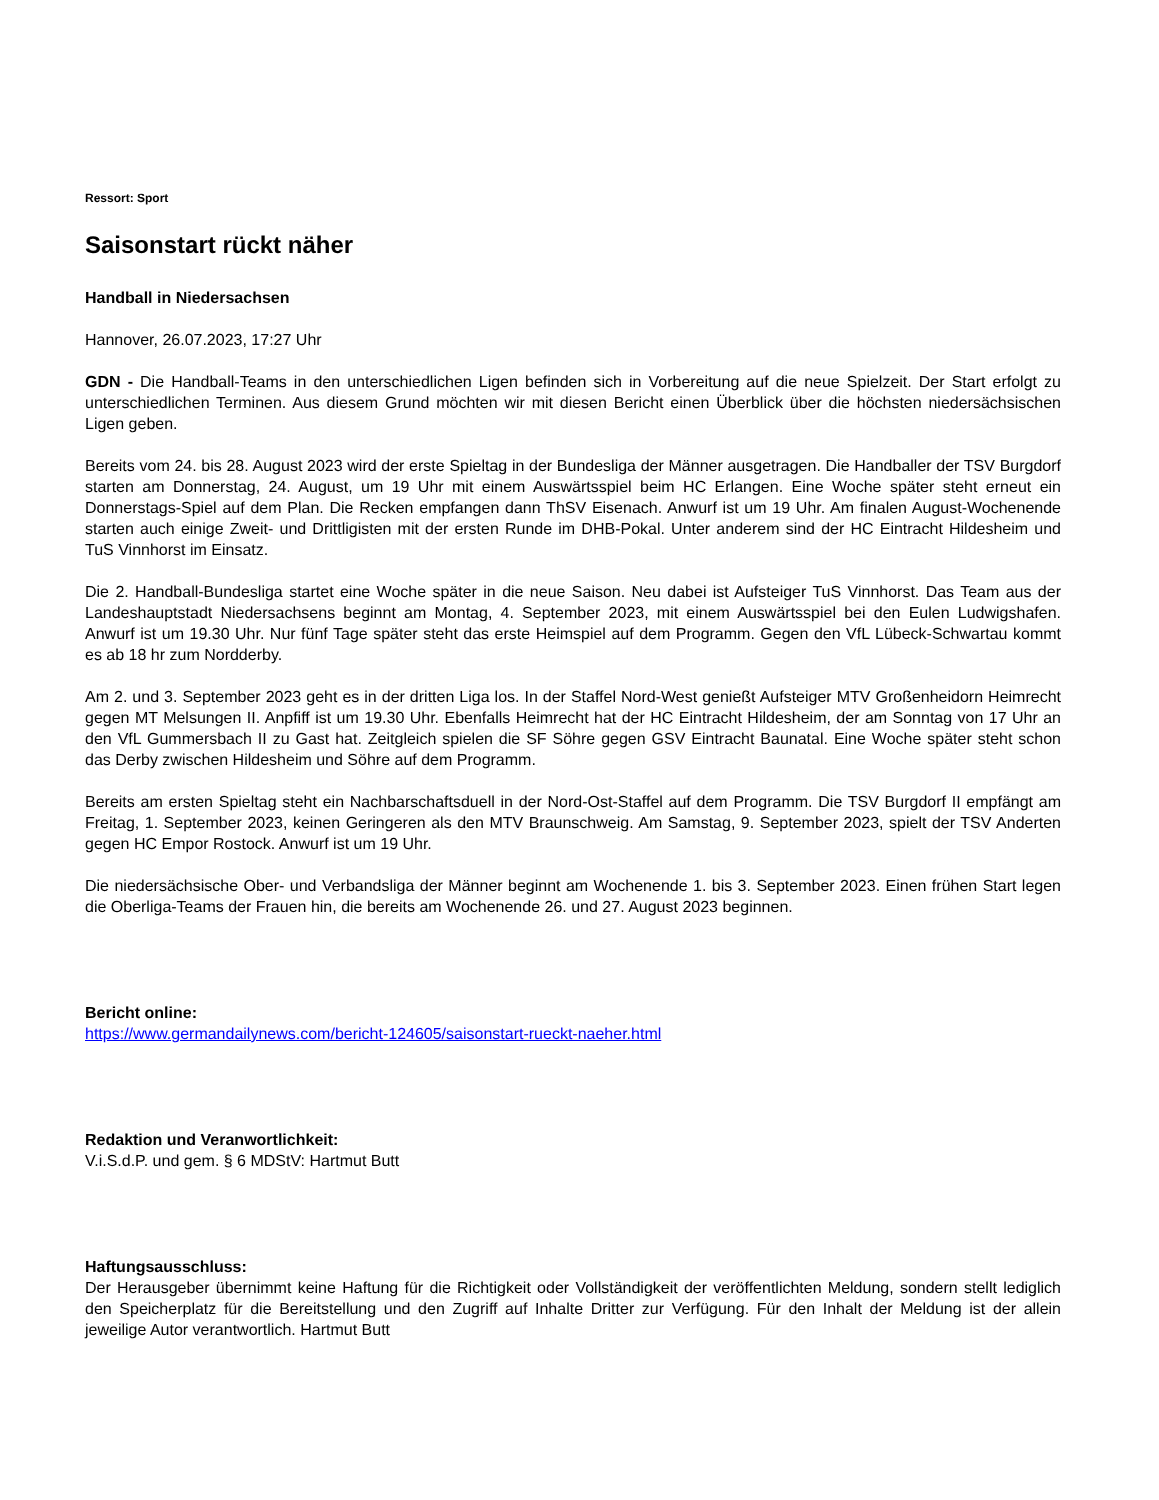Ressort: Sport
Saisonstart rückt näher
Handball in Niedersachsen
Hannover, 26.07.2023, 17:27 Uhr
GDN - Die Handball-Teams in den unterschiedlichen Ligen befinden sich in Vorbereitung auf die neue Spielzeit. Der Start erfolgt zu unterschiedlichen Terminen. Aus diesem Grund möchten wir mit diesen Bericht einen Überblick über die höchsten niedersächsischen Ligen geben.
Bereits vom 24. bis 28. August 2023 wird der erste Spieltag in der Bundesliga der Männer ausgetragen. Die Handballer der TSV Burgdorf starten am Donnerstag, 24. August, um 19 Uhr mit einem Auswärtsspiel beim HC Erlangen. Eine Woche später steht erneut ein Donnerstags-Spiel auf dem Plan. Die Recken empfangen dann ThSV Eisenach. Anwurf ist um 19 Uhr. Am finalen August-Wochenende starten auch einige Zweit- und Drittligisten mit der ersten Runde im DHB-Pokal. Unter anderem sind der HC Eintracht Hildesheim und TuS Vinnhorst im Einsatz.
Die 2. Handball-Bundesliga startet eine Woche später in die neue Saison. Neu dabei ist Aufsteiger TuS Vinnhorst. Das Team aus der Landeshauptstadt Niedersachsens beginnt am Montag, 4. September 2023, mit einem Auswärtsspiel bei den Eulen Ludwigshafen. Anwurf ist um 19.30 Uhr. Nur fünf Tage später steht das erste Heimspiel auf dem Programm. Gegen den VfL Lübeck-Schwartau kommt es ab 18 hr zum Nordderby.
Am 2. und 3. September 2023 geht es in der dritten Liga los. In der Staffel Nord-West genießt Aufsteiger MTV Großenheidorn Heimrecht gegen MT Melsungen II. Anpfiff ist um 19.30 Uhr. Ebenfalls Heimrecht hat der HC Eintracht Hildesheim, der am Sonntag von 17 Uhr an den VfL Gummersbach II zu Gast hat. Zeitgleich spielen die SF Söhre gegen GSV Eintracht Baunatal. Eine Woche später steht schon das Derby zwischen Hildesheim und Söhre auf dem Programm.
Bereits am ersten Spieltag steht ein Nachbarschaftsduell in der Nord-Ost-Staffel auf dem Programm. Die TSV Burgdorf II empfängt am Freitag, 1. September 2023, keinen Geringeren als den MTV Braunschweig. Am Samstag, 9. September 2023, spielt der TSV Anderten gegen HC Empor Rostock. Anwurf ist um 19 Uhr.
Die niedersächsische Ober- und Verbandsliga der Männer beginnt am Wochenende 1. bis 3. September 2023. Einen frühen Start legen die Oberliga-Teams der Frauen hin, die bereits am Wochenende 26. und 27. August 2023 beginnen.
Bericht online:
https://www.germandailynews.com/bericht-124605/saisonstart-rueckt-naeher.html
Redaktion und Veranwortlichkeit:
V.i.S.d.P. und gem. § 6 MDStV: Hartmut Butt
Haftungsausschluss:
Der Herausgeber übernimmt keine Haftung für die Richtigkeit oder Vollständigkeit der veröffentlichten Meldung, sondern stellt lediglich den Speicherplatz für die Bereitstellung und den Zugriff auf Inhalte Dritter zur Verfügung. Für den Inhalt der Meldung ist der allein jeweilige Autor verantwortlich. Hartmut Butt